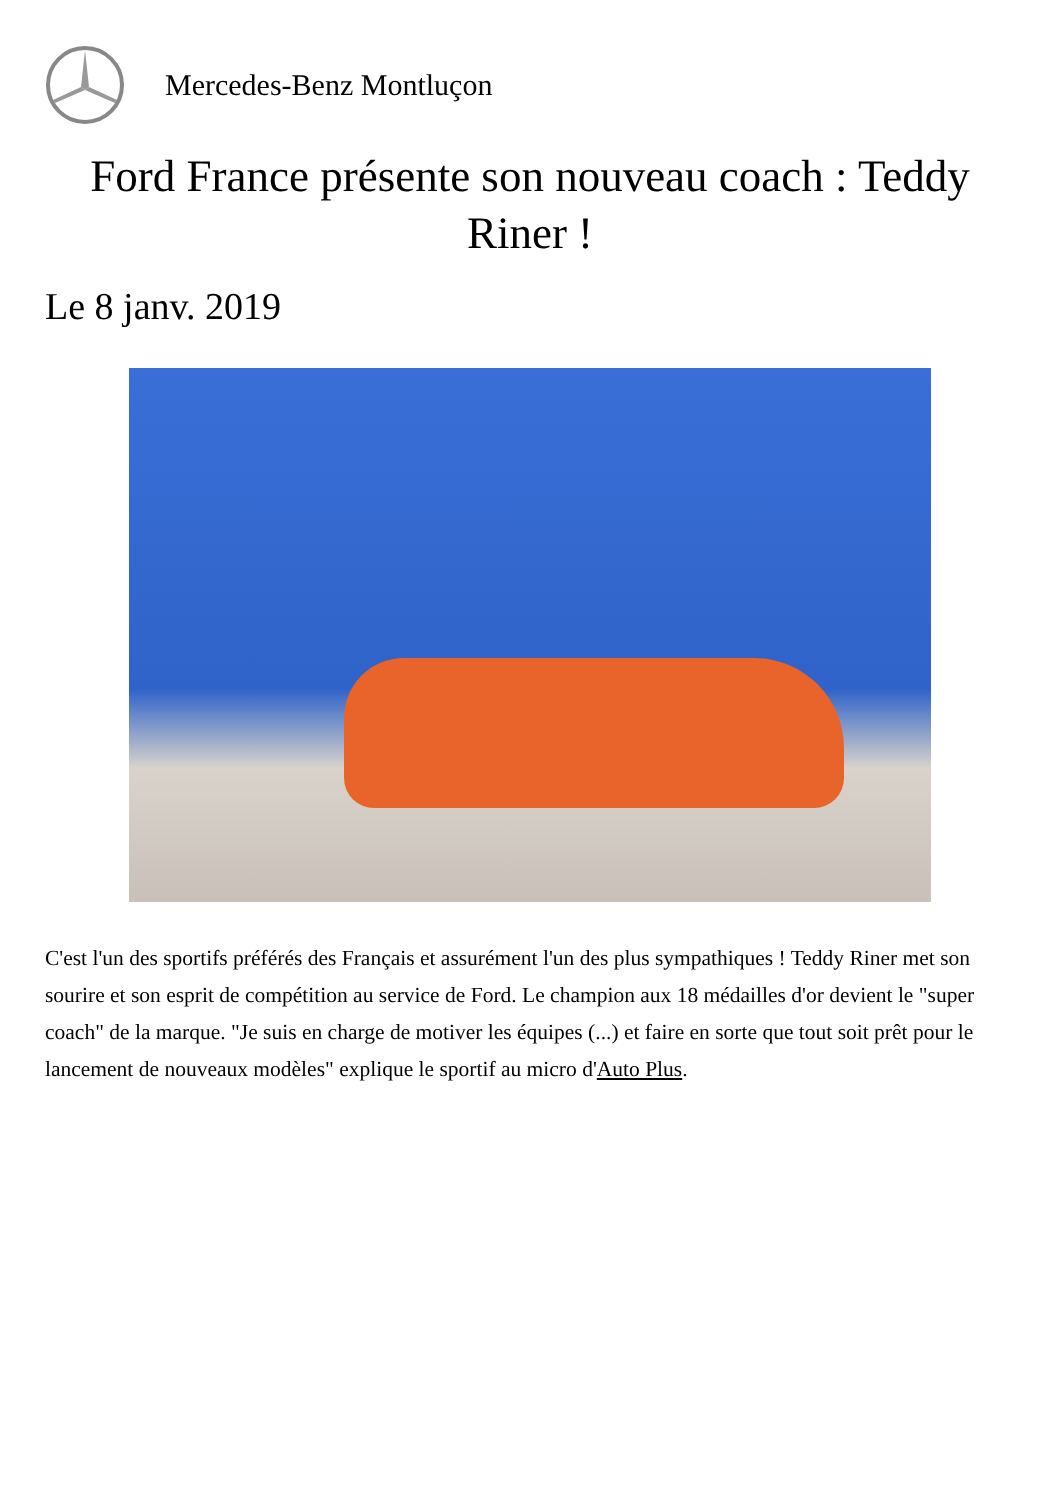Mercedes-Benz Montluçon
Ford France présente son nouveau coach : Teddy Riner !
Le 8 janv. 2019
C'est l'un des sportifs préférés des Français et assurément l'un des plus sympathiques ! Teddy Riner met son sourire et son esprit de compétition au service de Ford. Le champion aux 18 médailles d'or devient le "super coach" de la marque. "Je suis en charge de motiver les équipes (...) et faire en sorte que tout soit prêt pour le lancement de nouveaux modèles" explique le sportif au micro d'Auto Plus.